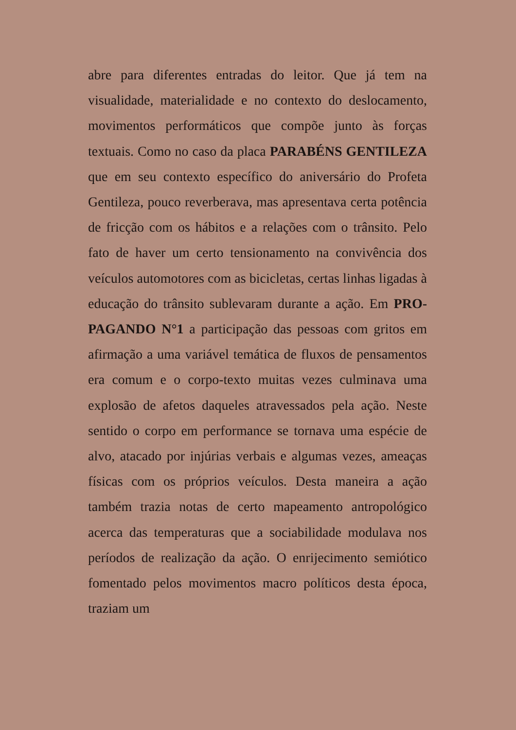abre para diferentes entradas do leitor. Que já tem na visualidade, materialidade e no contexto do deslocamento, movimentos performáticos que compõe junto às forças textuais. Como no caso da placa PARABÉNS GENTILEZA que em seu contexto específico do aniversário do Profeta Gentileza, pouco reverberava, mas apresentava certa potência de fricção com os hábitos e a relações com o trânsito. Pelo fato de haver um certo tensionamento na convivência dos veículos automotores com as bicicletas, certas linhas ligadas à educação do trânsito sublevaram durante a ação. Em PRO-PAGANDO N°1 a participação das pessoas com gritos em afirmação a uma variável temática de fluxos de pensamentos era comum e o corpo-texto muitas vezes culminava uma explosão de afetos daqueles atravessados pela ação. Neste sentido o corpo em performance se tornava uma espécie de alvo, atacado por injúrias verbais e algumas vezes, ameaças físicas com os próprios veículos. Desta maneira a ação também trazia notas de certo mapeamento antropológico acerca das temperaturas que a sociabilidade modulava nos períodos de realização da ação. O enrijecimento semiótico fomentado pelos movimentos macro políticos desta época, traziam um